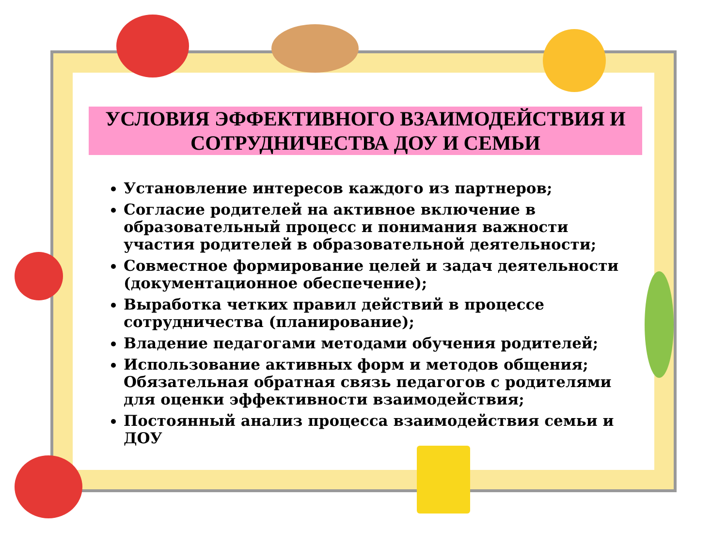УСЛОВИЯ ЭФФЕКТИВНОГО ВЗАИМОДЕЙСТВИЯ И
СОТРУДНИЧЕСТВА ДОУ И СЕМЬИ
Установление интересов каждого из партнеров;
Согласие родителей на активное включение в образовательный процесс и понимания важности участия родителей в образовательной деятельности;
Совместное формирование целей и задач деятельности (документационное обеспечение);
Выработка четких правил действий в процессе сотрудничества (планирование);
Владение педагогами методами обучения родителей;
Использование активных форм и методов общения; Обязательная обратная связь педагогов с родителями для оценки эффективности взаимодействия;
Постоянный анализ процесса взаимодействия семьи и ДОУ